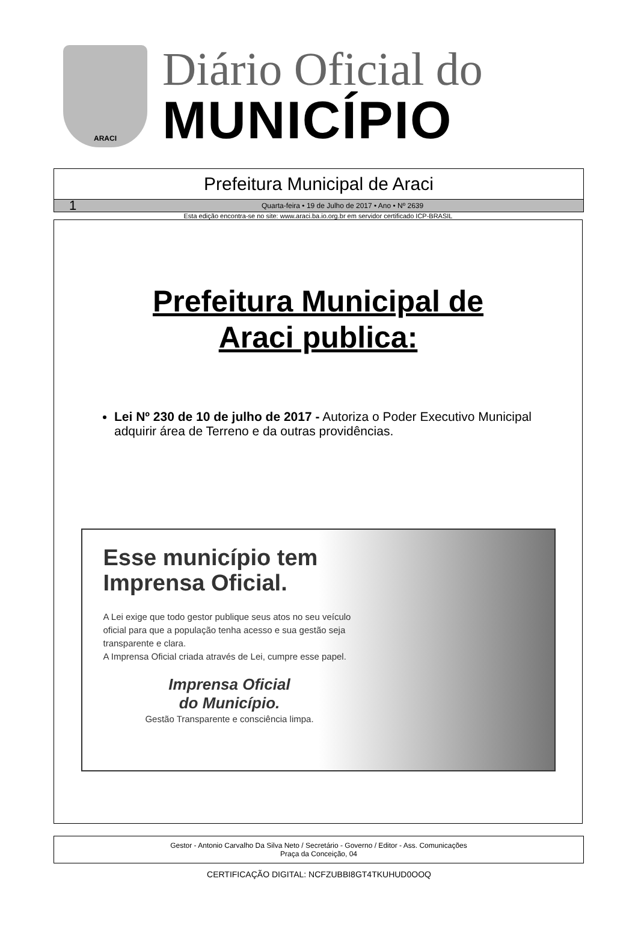ARACI
Diário Oficial do
MUNICÍPIO
Prefeitura Municipal de Araci
1 Quarta-feira • 19 de Julho de 2017 • Ano • Nº 2639
Esta edição encontra-se no site: www.araci.ba.io.org.br em servidor certificado ICP-BRASIL
Prefeitura Municipal de
Araci publica:
Lei Nº 230 de 10 de julho de 2017 - Autoriza o Poder Executivo Municipal adquirir área de Terreno e da outras providências.
Esse município tem Imprensa Oficial.
A Lei exige que todo gestor publique seus atos no seu veículo oficial para que a população tenha acesso e sua gestão seja transparente e clara.
A Imprensa Oficial criada através de Lei, cumpre esse papel.
Imprensa Oficial
do Município.
Gestão Transparente e consciência limpa.
Gestor - Antonio Carvalho Da Silva Neto / Secretário - Governo / Editor - Ass. Comunicações
Praça da Conceição, 04
CERTIFICAÇÃO DIGITAL: NCFZUBBI8GT4TKUHUD0OOQ